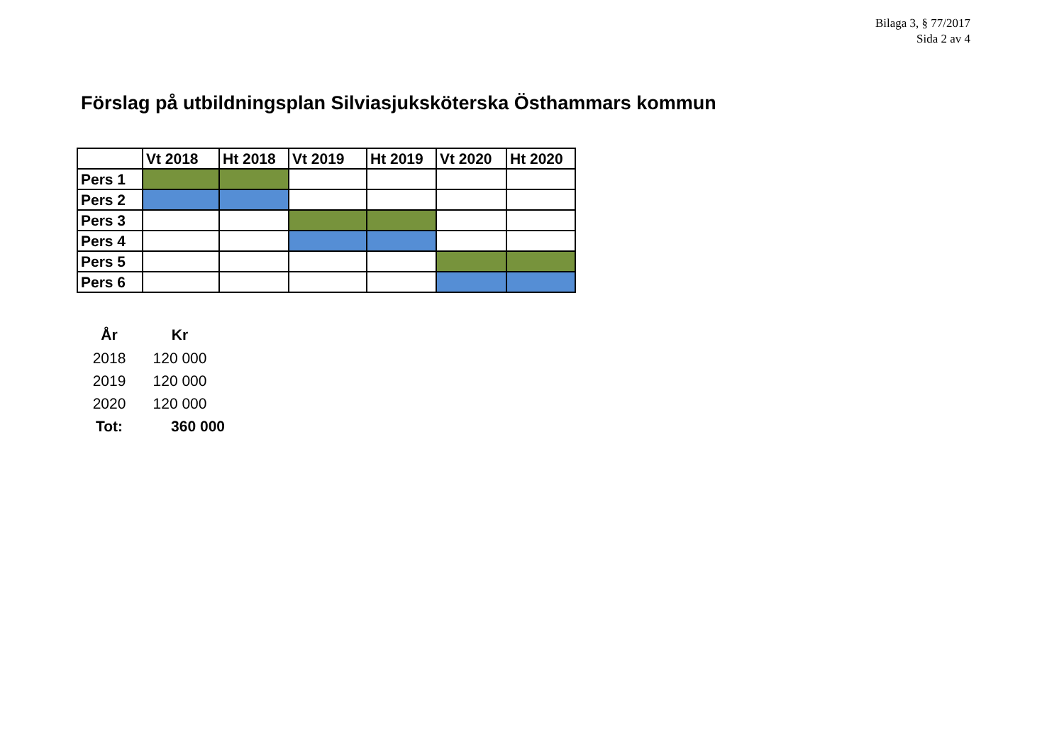Bilaga 3, § 77/2017
Sida 2 av 4
Förslag på utbildningsplan Silviasjuksköterska Östhammars kommun
| | Vt 2018 | Ht 2018 | Vt 2019 | Ht 2019 | Vt 2020 | Ht 2020 |
| Pers 1 | | | | | | |
| Pers 2 | | | | | | |
| Pers 3 | | | | | | |
| Pers 4 | | | | | | |
| Pers 5 | | | | | | |
| Pers 6 | | | | | | |
| År | Kr |
| --- | --- |
| 2018 | 120 000 |
| 2019 | 120 000 |
| 2020 | 120 000 |
| Tot: | 360 000 |